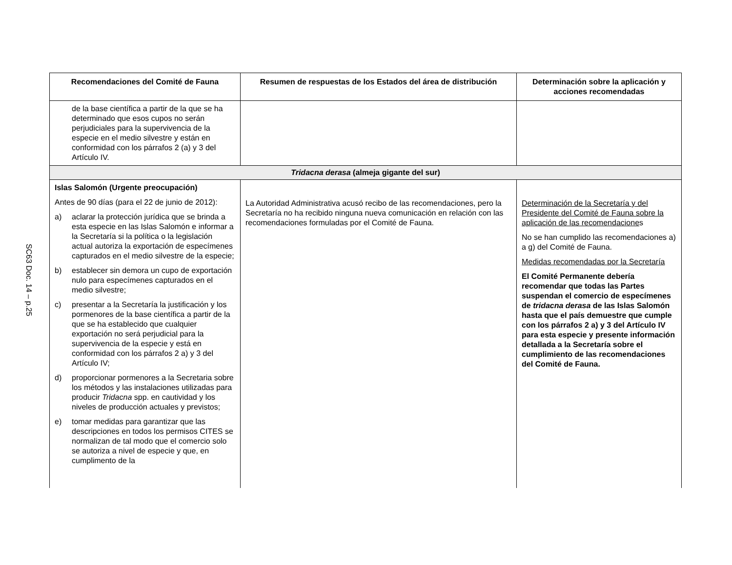SC63 Doc. 14 – p.25
| Recomendaciones del Comité de Fauna | Resumen de respuestas de los Estados del área de distribución | Determinación sobre la aplicación y acciones recomendadas |
| --- | --- | --- |
| de la base científica a partir de la que se ha determinado que esos cupos no serán perjudiciales para la supervivencia de la especie en el medio silvestre y están en conformidad con los párrafos 2 (a) y 3 del Artículo IV. | | |
| Tridacna derasa (almeja gigante del sur) | | |
| Islas Salomón (Urgente preocupación) Antes de 90 días (para el 22 de junio de 2012): a) aclarar la protección jurídica que se brinda a esta especie en las Islas Salomón e informar a la Secretaría si la política o la legislación actual autoriza la exportación de especímenes capturados en el medio silvestre de la especie; b) establecer sin demora un cupo de exportación nulo para especímenes capturados en el medio silvestre; c) presentar a la Secretaría la justificación y los pormenores de la base científica a partir de la que se ha establecido que cualquier exportación no será perjudicial para la supervivencia de la especie y está en conformidad con los párrafos 2 a) y 3 del Artículo IV; d) proporcionar pormenores a la Secretaria sobre los métodos y las instalaciones utilizadas para producir Tridacna spp. en cautividad y los niveles de producción actuales y previstos; e) tomar medidas para garantizar que las descripciones en todos los permisos CITES se normalizan de tal modo que el comercio solo se autoriza a nivel de especie y que, en cumplimento de la | La Autoridad Administrativa acusó recibo de las recomendaciones, pero la Secretaría no ha recibido ninguna nueva comunicación en relación con las recomendaciones formuladas por el Comité de Fauna. | Determinación de la Secretaría y del Presidente del Comité de Fauna sobre la aplicación de las recomendacione s No se han cumplido las recomendaciones a) a g) del Comité de Fauna. Medidas recomendadas por la Secretaría El Comité Permanente debería recomendar que todas las Partes suspendan el comercio de especímenes de tridacna derasa de las Islas Salomón hasta que el país demuestre que cumple con los párrafos 2 a) y 3 del Artículo IV para esta especie y presente información detallada a la Secretaría sobre el cumplimiento de las recomendaciones del Comité de Fauna. |